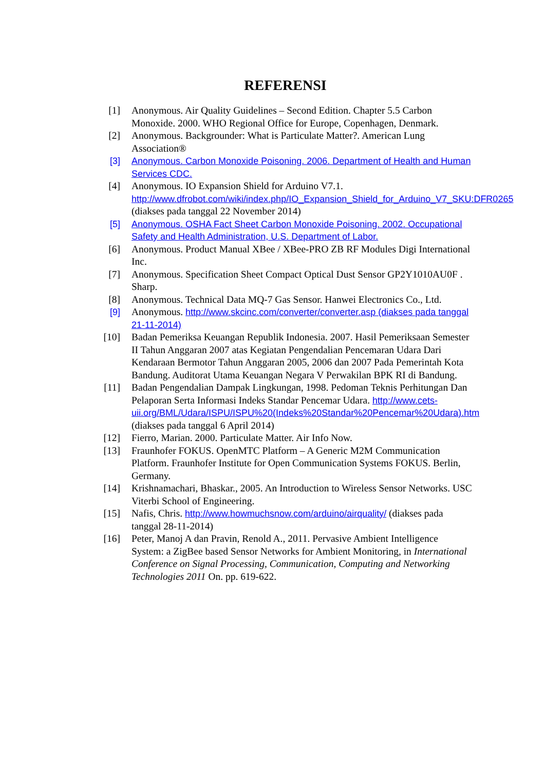REFERENSI
[1] Anonymous. Air Quality Guidelines – Second Edition. Chapter 5.5 Carbon Monoxide. 2000. WHO Regional Office for Europe, Copenhagen, Denmark.
[2] Anonymous. Backgrounder: What is Particulate Matter?. American Lung Association®
[3] Anonymous. Carbon Monoxide Poisoning. 2006. Department of Health and Human Services CDC.
[4] Anonymous. IO Expansion Shield for Arduino V7.1. http://www.dfrobot.com/wiki/index.php/IO_Expansion_Shield_for_Arduino_V7_SKU:DFR0265 (diakses pada tanggal 22 November 2014)
[5] Anonymous. OSHA Fact Sheet Carbon Monoxide Poisoning. 2002. Occupational Safety and Health Administration, U.S. Department of Labor.
[6] Anonymous. Product Manual XBee / XBee-PRO ZB RF Modules Digi International Inc.
[7] Anonymous. Specification Sheet Compact Optical Dust Sensor GP2Y1010AU0F . Sharp.
[8] Anonymous. Technical Data MQ-7 Gas Sensor. Hanwei Electronics Co., Ltd.
[9] Anonymous. http://www.skcinc.com/converter/converter.asp (diakses pada tanggal 21-11-2014)
[10]
Badan Pemeriksa Keuangan Republik Indonesia. 2007. Hasil Pemeriksaan Semester II Tahun Anggaran 2007 atas Kegiatan Pengendalian Pencemaran Udara Dari Kendaraan Bermotor Tahun Anggaran 2005, 2006 dan 2007 Pada Pemerintah Kota Bandung. Auditorat Utama Keuangan Negara V Perwakilan BPK RI di Bandung.
[11]
Badan Pengendalian Dampak Lingkungan, 1998. Pedoman Teknis Perhitungan Dan Pelaporan Serta Informasi Indeks Standar Pencemar Udara. http://www.cets-uii.org/BML/Udara/ISPU/ISPU%20(Indeks%20Standar%20Pencemar%20Udara).htm (diakses pada tanggal 6 April 2014)
[12]
Fierro, Marian. 2000. Particulate Matter. Air Info Now.
[13]
Fraunhofer FOKUS. OpenMTC Platform – A Generic M2M Communication Platform. Fraunhofer Institute for Open Communication Systems FOKUS. Berlin, Germany.
[14]
Krishnamachari, Bhaskar., 2005. An Introduction to Wireless Sensor Networks. USC Viterbi School of Engineering.
[15]
Nafis, Chris. http://www.howmuchsnow.com/arduino/airquality/ (diakses pada tanggal 28-11-2014)
[16]
Peter, Manoj A dan Pravin, Renold A., 2011. Pervasive Ambient Intelligence System: a ZigBee based Sensor Networks for Ambient Monitoring, in International Conference on Signal Processing, Communication, Computing and Networking Technologies 2011 On. pp. 619-622.